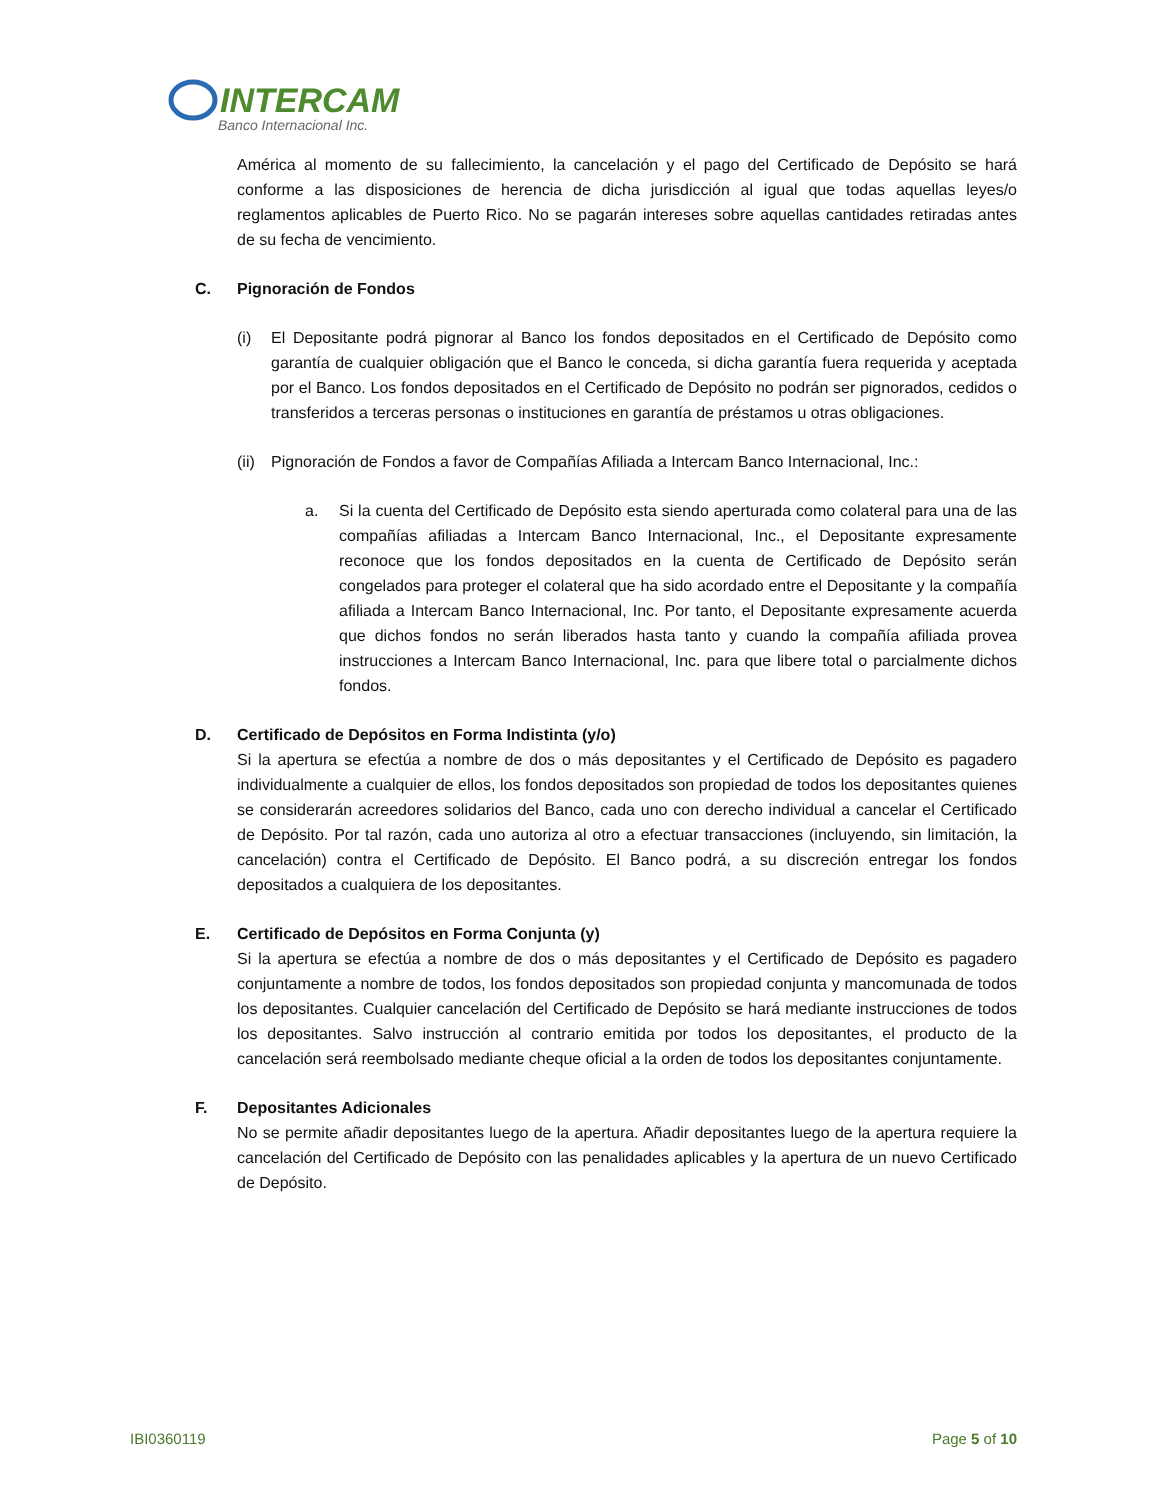INTERCAM
Banco Internacional Inc.
América al momento de su fallecimiento, la cancelación y el pago del Certificado de Depósito se hará conforme a las disposiciones de herencia de dicha jurisdicción al igual que todas aquellas leyes/o reglamentos aplicables de Puerto Rico. No se pagarán intereses sobre aquellas cantidades retiradas antes de su fecha de vencimiento.
C. Pignoración de Fondos
(i) El Depositante podrá pignorar al Banco los fondos depositados en el Certificado de Depósito como garantía de cualquier obligación que el Banco le conceda, si dicha garantía fuera requerida y aceptada por el Banco. Los fondos depositados en el Certificado de Depósito no podrán ser pignorados, cedidos o transferidos a terceras personas o instituciones en garantía de préstamos u otras obligaciones.
(ii)
Pignoración de Fondos a favor de Compañías Afiliada a Intercam Banco Internacional, Inc.:
a. Si la cuenta del Certificado de Depósito esta siendo aperturada como colateral para una de las compañías afiliadas a Intercam Banco Internacional, Inc., el Depositante expresamente reconoce que los fondos depositados en la cuenta de Certificado de Depósito serán congelados para proteger el colateral que ha sido acordado entre el Depositante y la compañía afiliada a Intercam Banco Internacional, Inc. Por tanto, el Depositante expresamente acuerda que dichos fondos no serán liberados hasta tanto y cuando la compañía afiliada provea instrucciones a Intercam Banco Internacional, Inc. para que libere total o parcialmente dichos fondos.
D. Certificado de Depósitos en Forma Indistinta (y/o)
Si la apertura se efectúa a nombre de dos o más depositantes y el Certificado de Depósito es pagadero individualmente a cualquier de ellos, los fondos depositados son propiedad de todos los depositantes quienes se considerarán acreedores solidarios del Banco, cada uno con derecho individual a cancelar el Certificado de Depósito. Por tal razón, cada uno autoriza al otro a efectuar transacciones (incluyendo, sin limitación, la cancelación) contra el Certificado de Depósito. El Banco podrá, a su discreción entregar los fondos depositados a cualquiera de los depositantes.
E. Certificado de Depósitos en Forma Conjunta (y)
Si la apertura se efectúa a nombre de dos o más depositantes y el Certificado de Depósito es pagadero conjuntamente a nombre de todos, los fondos depositados son propiedad conjunta y mancomunada de todos los depositantes. Cualquier cancelación del Certificado de Depósito se hará mediante instrucciones de todos los depositantes. Salvo instrucción al contrario emitida por todos los depositantes, el producto de la cancelación será reembolsado mediante cheque oficial a la orden de todos los depositantes conjuntamente.
F. Depositantes Adicionales
No se permite añadir depositantes luego de la apertura. Añadir depositantes luego de la apertura requiere la cancelación del Certificado de Depósito con las penalidades aplicables y la apertura de un nuevo Certificado de Depósito.
IBI0360119 Page 5 of 10